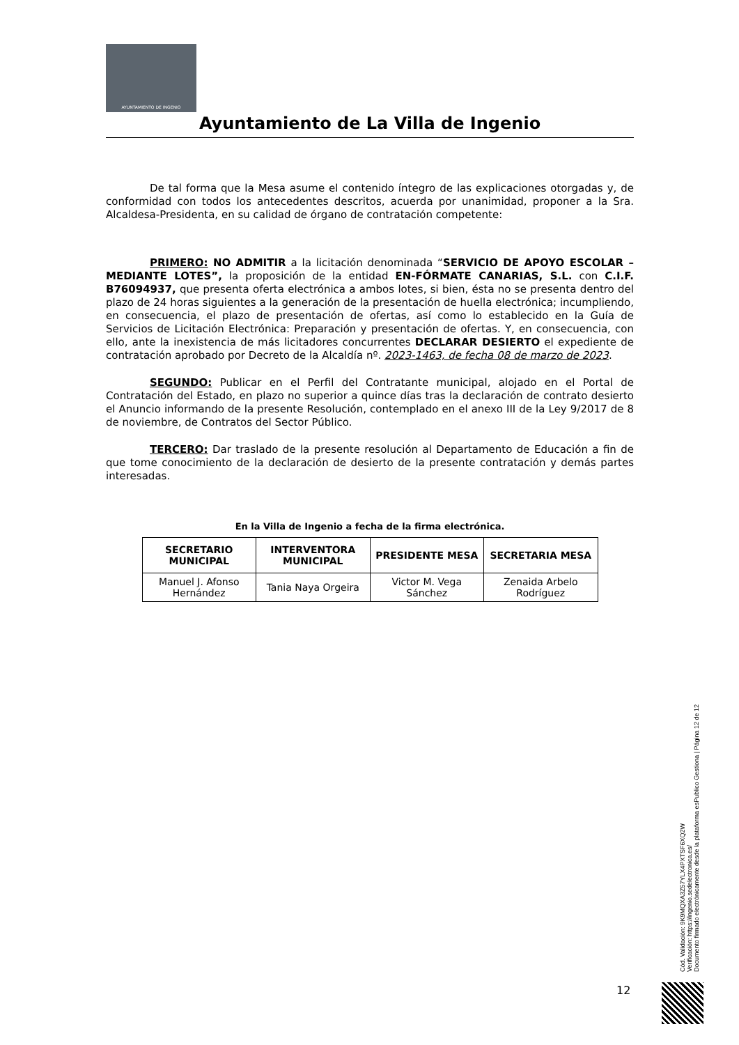AYUNTAMIENTO DE INGENIO
Ayuntamiento de La Villa de Ingenio
De tal forma que la Mesa asume el contenido íntegro de las explicaciones otorgadas y, de conformidad con todos los antecedentes descritos, acuerda por unanimidad, proponer a la Sra. Alcaldesa-Presidenta, en su calidad de órgano de contratación competente:
PRIMERO: NO ADMITIR a la licitación denominada “SERVICIO DE APOYO ESCOLAR – MEDIANTE LOTES”, la proposición de la entidad EN-FÓRMATE CANARIAS, S.L. con C.I.F. B76094937, que presenta oferta electrónica a ambos lotes, si bien, ésta no se presenta dentro del plazo de 24 horas siguientes a la generación de la presentación de huella electrónica; incumpliendo, en consecuencia, el plazo de presentación de ofertas, así como lo establecido en la Guía de Servicios de Licitación Electrónica: Preparación y presentación de ofertas. Y, en consecuencia, con ello, ante la inexistencia de más licitadores concurrentes DECLARAR DESIERTO el expediente de contratación aprobado por Decreto de la Alcaldía nº. 2023-1463, de fecha 08 de marzo de 2023.
SEGUNDO: Publicar en el Perfil del Contratante municipal, alojado en el Portal de Contratación del Estado, en plazo no superior a quince días tras la declaración de contrato desierto el Anuncio informando de la presente Resolución, contemplado en el anexo III de la Ley 9/2017 de 8 de noviembre, de Contratos del Sector Público.
TERCERO: Dar traslado de la presente resolución al Departamento de Educación a fin de que tome conocimiento de la declaración de desierto de la presente contratación y demás partes interesadas.
En la Villa de Ingenio a fecha de la firma electrónica.
| SECRETARIO MUNICIPAL | INTERVENTORA MUNICIPAL | PRESIDENTE MESA | SECRETARIA MESA |
| --- | --- | --- | --- |
| Manuel J. Afonso Hernández | Tania Naya Orgeira | Victor M. Vega Sánchez | Zenaida Arbelo Rodríguez |
12
Cód. Validación: 9K9MQXA3Z57YLX4PXTSF6XQ2W
Verificación: https://ingenio.sedelectronica.es/
Documento firmado electrónicamente desde la plataforma esPublico Gestiona | Página 12 de 12